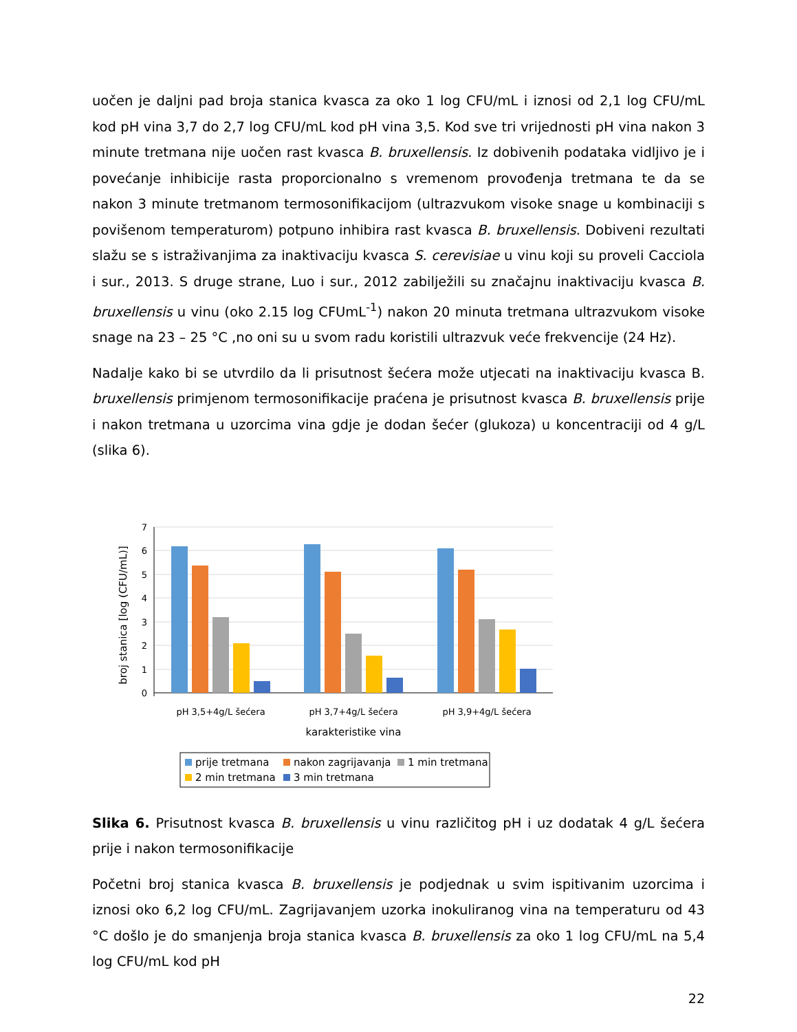uočen je daljni pad broja stanica kvasca za oko 1 log CFU/mL i iznosi od 2,1 log CFU/mL kod pH vina 3,7 do 2,7 log CFU/mL kod pH vina 3,5. Kod sve tri vrijednosti pH vina nakon 3 minute tretmana nije uočen rast kvasca B. bruxellensis. Iz dobivenih podataka vidljivo je i povećanje inhibicije rasta proporcionalno s vremenom provođenja tretmana te da se nakon 3 minute tretmanom termosonifikacijom (ultrazvukom visoke snage u kombinaciji s povišenom temperaturom) potpuno inhibira rast kvasca B. bruxellensis. Dobiveni rezultati slažu se s istraživanjima za inaktivaciju kvasca S. cerevisiae u vinu koji su proveli Cacciola i sur., 2013. S druge strane, Luo i sur., 2012 zabilježili su značajnu inaktivaciju kvasca B. bruxellensis u vinu (oko 2.15 log CFUmL<sup>-1</sup>) nakon 20 minuta tretmana ultrazvukom visoke snage na 23 – 25 °C ,no oni su u svom radu koristili ultrazvuk veće frekvencije (24 Hz).
Nadalje kako bi se utvrdilo da li prisutnost šećera može utjecati na inaktivaciju kvasca B. bruxellensis primjenom termosonifikacije praćena je prisutnost kvasca B. bruxellensis prije i nakon tretmana u uzorcima vina gdje je dodan šećer (glukoza) u koncentraciji od 4 g/L (slika 6).
7
6
5
4
3
2
1
0
pH 3,5+4g/L šećera
pH 3,7+4g/L šećera
pH 3,9+4g/L šećera
karakteristike vina
broj stanica [log (CFU/mL)]
prije tretmana
nakon zagrijavanja
1 min tretmana
2 min tretmana
3 min tretmana
Slika 6. Prisutnost kvasca B. bruxellensis u vinu različitog pH i uz dodatak 4 g/L šećera prije i nakon termosonifikacije
Početni broj stanica kvasca B. bruxellensis je podjednak u svim ispitivanim uzorcima i iznosi oko 6,2 log CFU/mL. Zagrijavanjem uzorka inokuliranog vina na temperaturu od 43 °C došlo je do smanjenja broja stanica kvasca B. bruxellensis za oko 1 log CFU/mL na 5,4 log CFU/mL kod pH
22